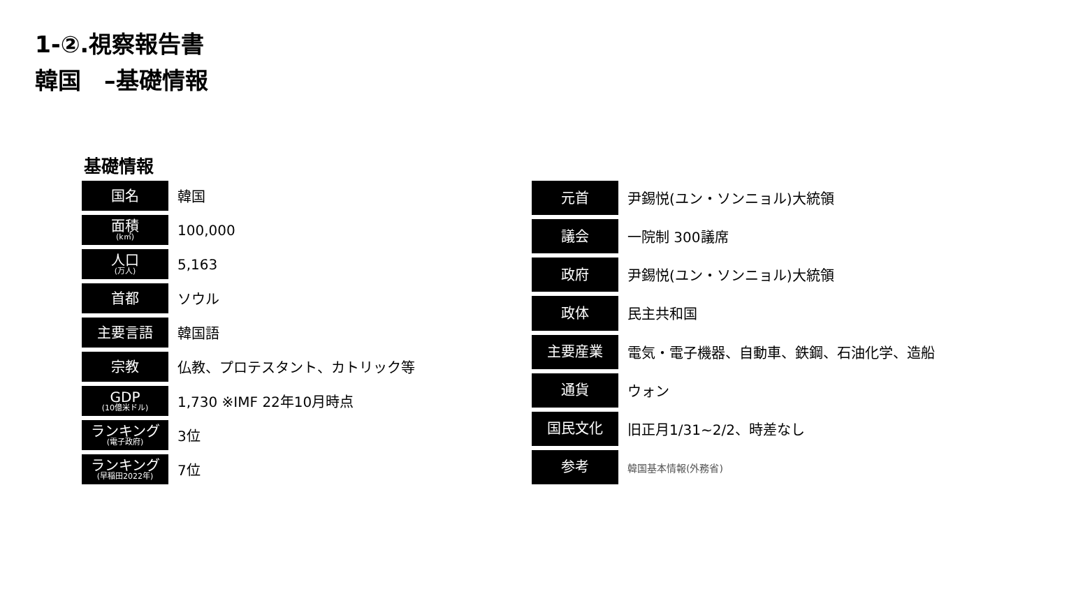1-②.視察報告書
韓国　–基礎情報
基礎情報
| 国名 | 韓国 |
| 面積 (k㎡) | 100,000 |
| 人口 (万人) | 5,163 |
| 首都 | ソウル |
| 主要言語 | 韓国語 |
| 宗教 | 仏教、プロテスタント、カトリック等 |
| GDP (10億米ドル) | 1,730 ※IMF 22年10月時点 |
| ランキング (電子政府) | 3位 |
| ランキング (早稲田2022年) | 7位 |
| 元首 | 尹錫悦(ユン・ソンニョル)大統領 |
| 議会 | 一院制 300議席 |
| 政府 | 尹錫悦(ユン・ソンニョル)大統領 |
| 政体 | 民主共和国 |
| 主要産業 | 電気・電子機器、自動車、鉄鋼、石油化学、造船 |
| 通貨 | ウォン |
| 国民文化 | 旧正月1/31~2/2、時差なし |
| 参考 | 韓国基本情報(外務省) |